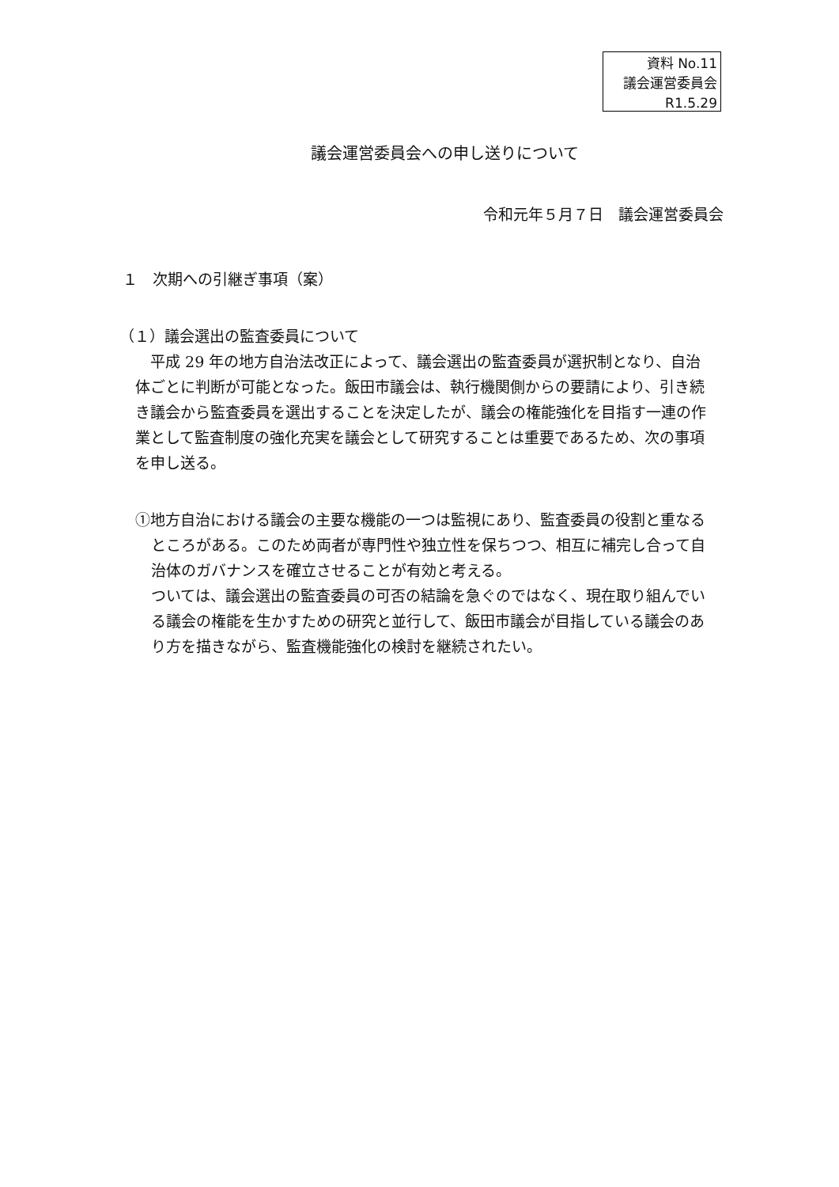資料 No.11
議会運営委員会
R1.5.29
議会運営委員会への申し送りについて
令和元年５月７日　議会運営委員会
１　次期への引継ぎ事項（案）
（１）議会選出の監査委員について
平成 29 年の地方自治法改正によって、議会選出の監査委員が選択制となり、自治体ごとに判断が可能となった。飯田市議会は、執行機関側からの要請により、引き続き議会から監査委員を選出することを決定したが、議会の権能強化を目指す一連の作業として監査制度の強化充実を議会として研究することは重要であるため、次の事項を申し送る。
①地方自治における議会の主要な機能の一つは監視にあり、監査委員の役割と重なるところがある。このため両者が専門性や独立性を保ちつつ、相互に補完し合って自治体のガバナンスを確立させることが有効と考える。
ついては、議会選出の監査委員の可否の結論を急ぐのではなく、現在取り組んでいる議会の権能を生かすための研究と並行して、飯田市議会が目指している議会のあり方を描きながら、監査機能強化の検討を継続されたい。